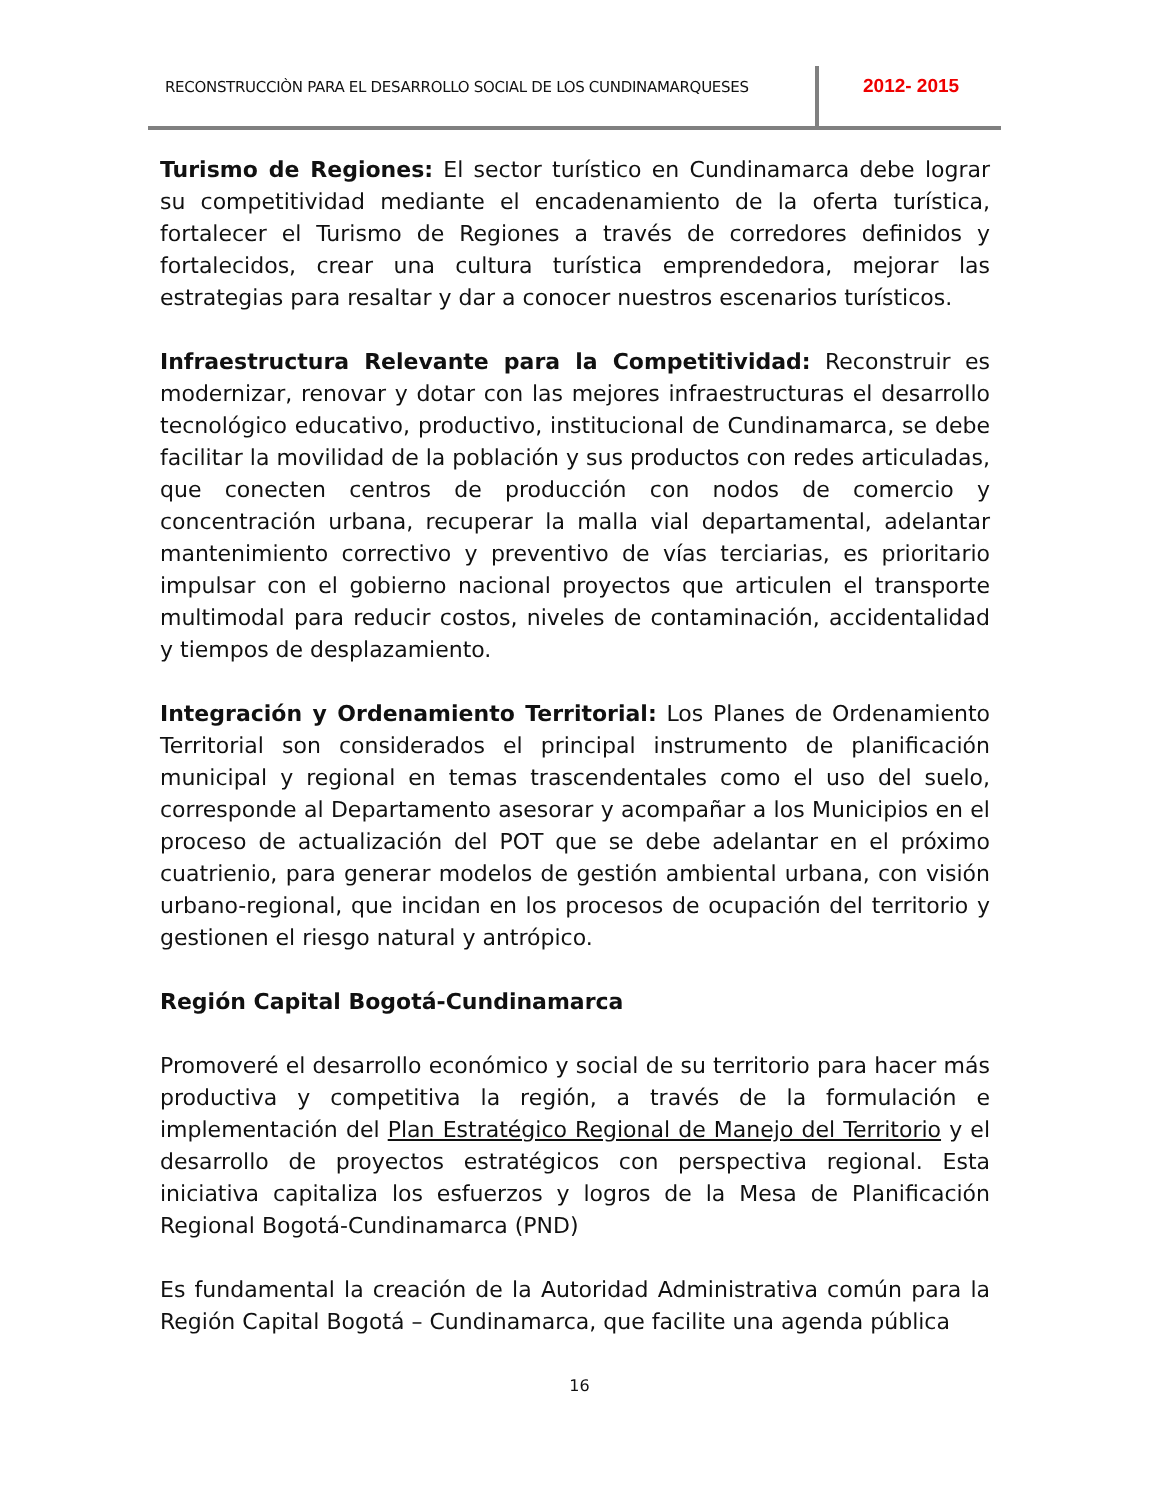RECONSTRUCCIÒN PARA EL DESARROLLO SOCIAL DE LOS CUNDINAMARQUESES
2012- 2015
Turismo de Regiones: El sector turístico en Cundinamarca debe lograr su competitividad mediante el encadenamiento de la oferta turística, fortalecer el Turismo de Regiones a través de corredores definidos y fortalecidos, crear una cultura turística emprendedora, mejorar las estrategias para resaltar y dar a conocer nuestros escenarios turísticos.
Infraestructura Relevante para la Competitividad: Reconstruir es modernizar, renovar y dotar con las mejores infraestructuras el desarrollo tecnológico educativo, productivo, institucional de Cundinamarca, se debe facilitar la movilidad de la población y sus productos con redes articuladas, que conecten centros de producción con nodos de comercio y concentración urbana, recuperar la malla vial departamental, adelantar mantenimiento correctivo y preventivo de vías terciarias, es prioritario impulsar con el gobierno nacional proyectos que articulen el transporte multimodal para reducir costos, niveles de contaminación, accidentalidad y tiempos de desplazamiento.
Integración y Ordenamiento Territorial: Los Planes de Ordenamiento Territorial son considerados el principal instrumento de planificación municipal y regional en temas trascendentales como el uso del suelo, corresponde al Departamento asesorar y acompañar a los Municipios en el proceso de actualización del POT que se debe adelantar en el próximo cuatrienio, para generar modelos de gestión ambiental urbana, con visión urbano-regional, que incidan en los procesos de ocupación del territorio y gestionen el riesgo natural y antrópico.
Región Capital Bogotá-Cundinamarca
Promoveré el desarrollo económico y social de su territorio para hacer más productiva y competitiva la región, a través de la formulación e implementación del Plan Estratégico Regional de Manejo del Territorio y el desarrollo de proyectos estratégicos con perspectiva regional. Esta iniciativa capitaliza los esfuerzos y logros de la Mesa de Planificación Regional Bogotá-Cundinamarca (PND)
Es fundamental la creación de la Autoridad Administrativa común para la Región Capital Bogotá – Cundinamarca, que facilite una agenda pública
16